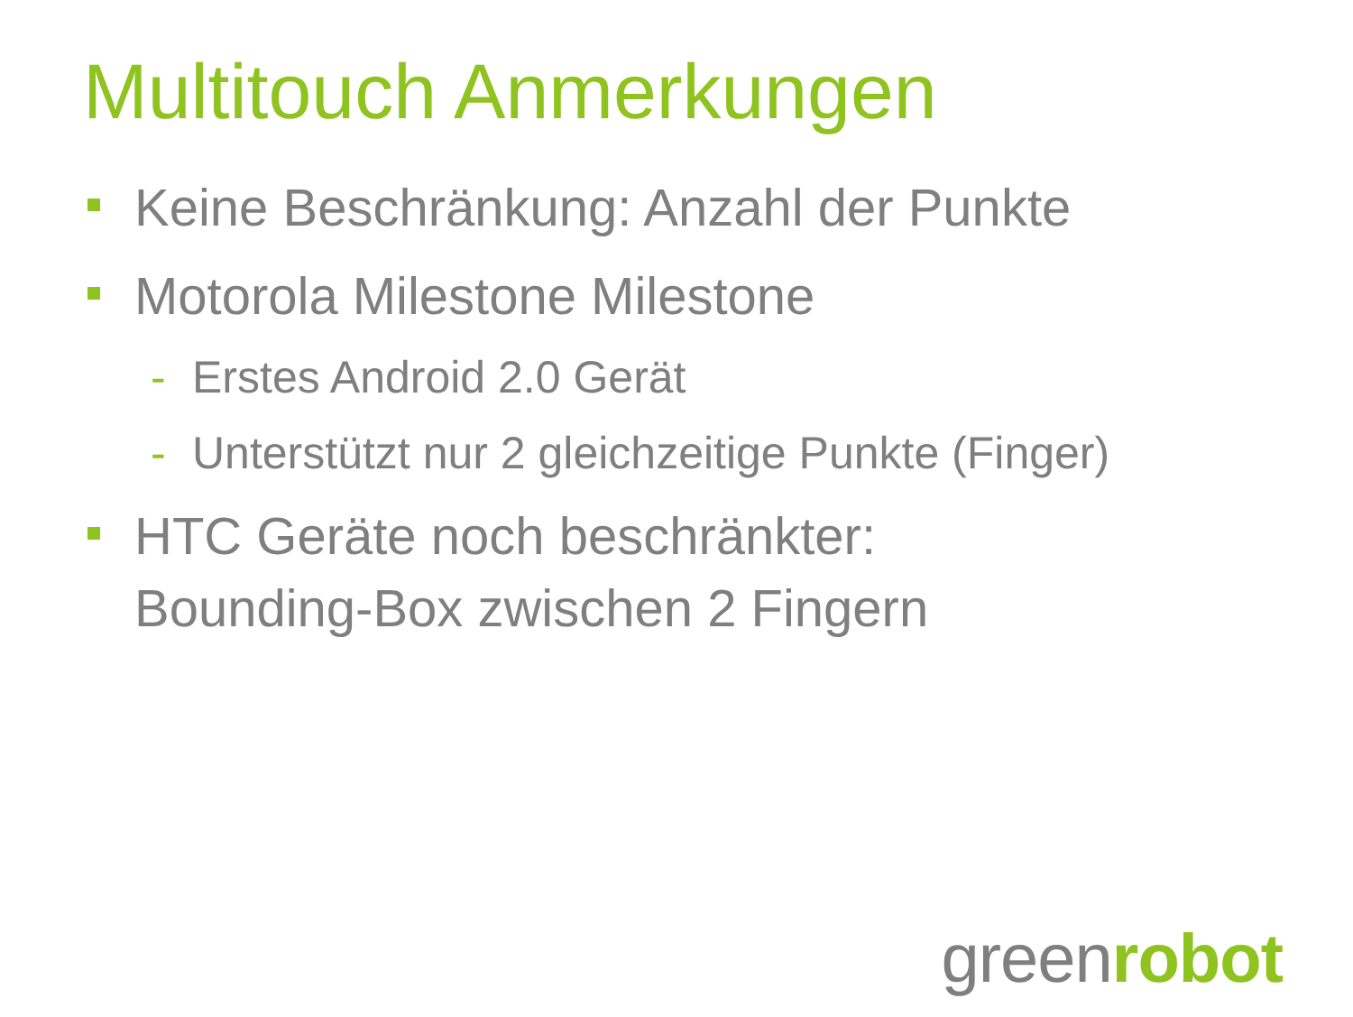Multitouch Anmerkungen
Keine Beschränkung: Anzahl der Punkte
Motorola Milestone Milestone
- Erstes Android 2.0 Gerät
- Unterstützt nur 2 gleichzeitige Punkte (Finger)
HTC Geräte noch beschränkter:
Bounding-Box zwischen 2 Fingern
greenrobot